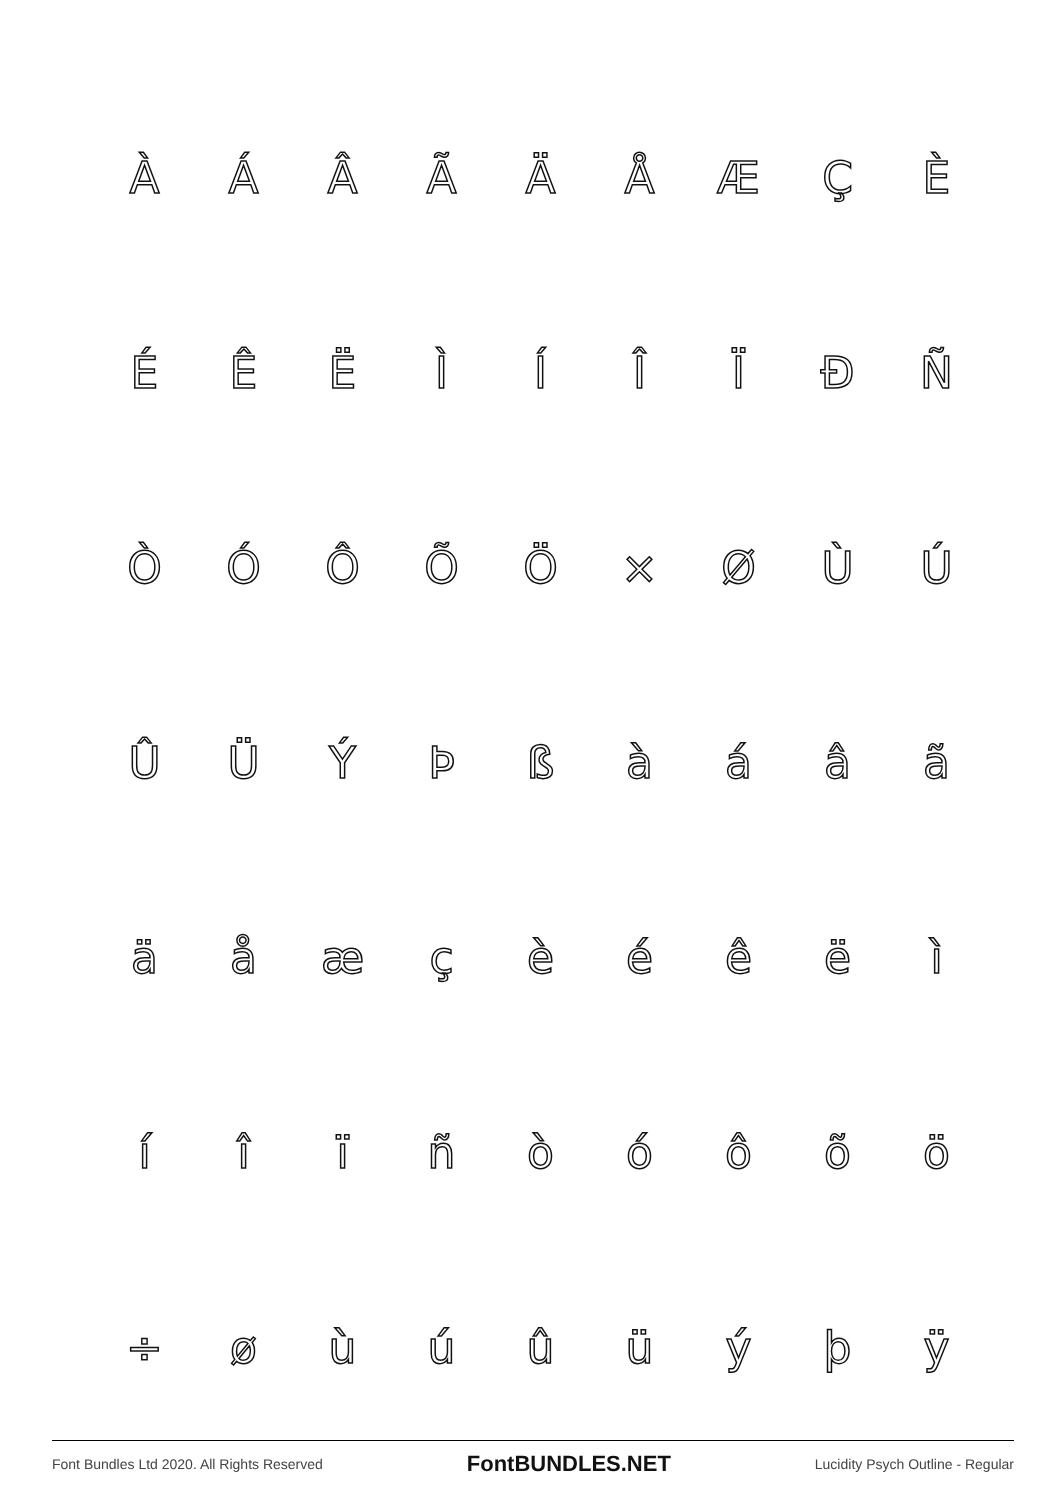| À | Á | Â | Ã | Ä | Å | Æ | Ç | È |
| É | Ê | Ë | Ì | Í | Î | Ï | Ð | Ñ |
| Ò | Ó | Ô | Õ | Ö | × | Ø | Ù | Ú |
| Û | Ü | Ý | Þ | ß | à | á | â | ã |
| ä | å | æ | ç | è | é | ê | ë | ì |
| í | î | ï | ñ | ò | ó | ô | õ | ö |
| ÷ | ø | ù | ú | û | ü | ý | þ | ÿ |
Font Bundles Ltd 2020. All Rights Reserved FontBUNDLES.NET Lucidity Psych Outline - Regular